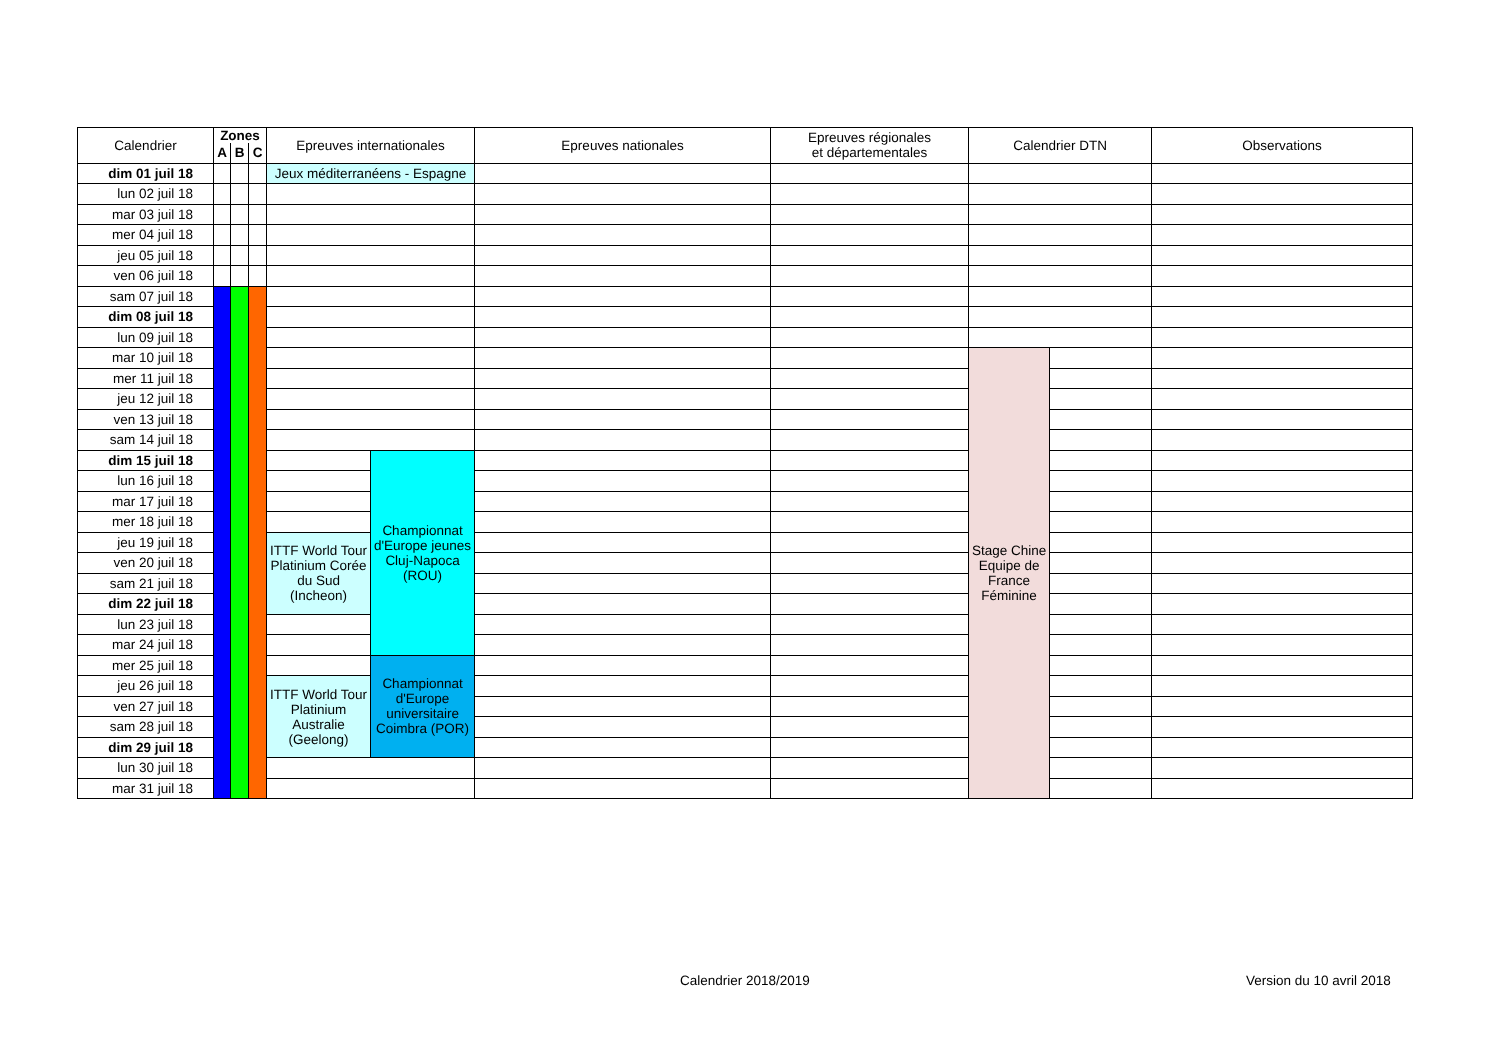| Calendrier | Zones | | | Epreuves internationales | | Epreuves nationales | Epreuves régionales et départementales | Calendrier DTN | | Observations |
| --- | --- | --- | --- | --- | --- | --- | --- | --- | --- | --- |
| | A | B | C | | | | | | | |
| dim 01 juil 18 | | | | Jeux méditerranéens - Espagne | | | | | | |
| lun 02 juil 18 | | | | | | | | | | |
| mar 03 juil 18 | | | | | | | | | | |
| mer 04 juil 18 | | | | | | | | | | |
| jeu 05 juil 18 | | | | | | | | | | |
| ven 06 juil 18 | | | | | | | | | | |
| sam 07 juil 18 | | | | | | | | | | |
| dim 08 juil 18 | | | | | | | | | | |
| lun 09 juil 18 | | | | | | | | | | |
| mar 10 juil 18 | | | | | | | | Stage Chine Equipe de France Féminine | | |
| mer 11 juil 18 | | | | | | | | | | |
| jeu 12 juil 18 | | | | | | | | | | |
| ven 13 juil 18 | | | | | | | | | | |
| sam 14 juil 18 | | | | | | | | | | |
| dim 15 juil 18 | | | | | Championnat d'Europe jeunes Cluj-Napoca (ROU) | | | | | |
| lun 16 juil 18 | | | | | | | | | | |
| mar 17 juil 18 | | | | | | | | | | |
| mer 18 juil 18 | | | | | | | | | | |
| jeu 19 juil 18 | | | | ITTF World Tour Platinium Corée du Sud (Incheon) | | | | | | |
| ven 20 juil 18 | | | | | | | | | | |
| sam 21 juil 18 | | | | | | | | | | |
| dim 22 juil 18 | | | | | | | | | | |
| lun 23 juil 18 | | | | | | | | | | |
| mar 24 juil 18 | | | | | | | | | | |
| mer 25 juil 18 | | | | | Championnat d'Europe universitaire Coimbra (POR) | | | | | |
| jeu 26 juil 18 | | | | ITTF World Tour Platinium Australie (Geelong) | | | | | | |
| ven 27 juil 18 | | | | | | | | | | |
| sam 28 juil 18 | | | | | | | | | | |
| dim 29 juil 18 | | | | | | | | | | |
| lun 30 juil 18 | | | | | | | | | | |
| mar 31 juil 18 | | | | | | | | | | |
Calendrier 2018/2019 Version du 10 avril 2018